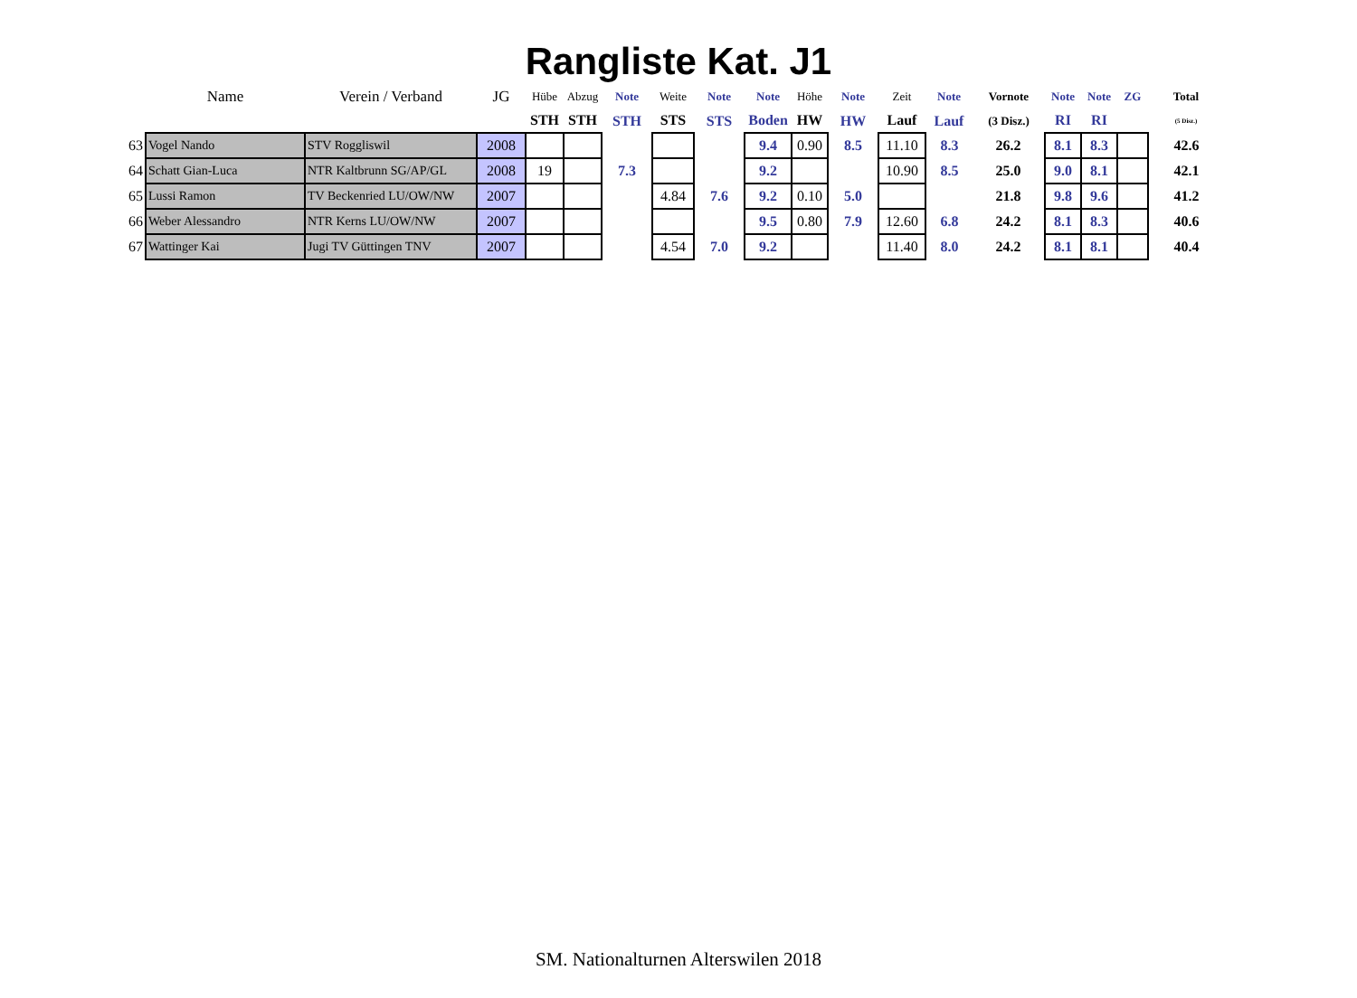Rangliste Kat. J1
| | Name | Verein / Verband | JG | Hübe | Abzug | Note | Weite | Note | Note | Höhe | Note | Zeit | Note | Vornote | Note | Note | ZG | Total |
| --- | --- | --- | --- | --- | --- | --- | --- | --- | --- | --- | --- | --- | --- | --- | --- | --- | --- | --- |
| | | | | STH | STH | STH | STS | STS | Boden | HW | HW | Lauf | Lauf | (3 Disz.) | RI | RI | | (5 Disz.) |
| 63 | Vogel Nando | STV Roggliswil | 2008 | | | | | | 9.4 | 0.90 | 8.5 | 11.10 | 8.3 | 26.2 | 8.1 | 8.3 | | 42.6 |
| 64 | Schatt Gian-Luca | NTR Kaltbrunn SG/AP/GL | 2008 | 19 | | 7.3 | | | 9.2 | | | 10.90 | 8.5 | 25.0 | 9.0 | 8.1 | | 42.1 |
| 65 | Lussi Ramon | TV Beckenried LU/OW/NW | 2007 | | | | 4.84 | 7.6 | 9.2 | 0.10 | 5.0 | | | 21.8 | 9.8 | 9.6 | | 41.2 |
| 66 | Weber Alessandro | NTR Kerns LU/OW/NW | 2007 | | | | | | 9.5 | 0.80 | 7.9 | 12.60 | 6.8 | 24.2 | 8.1 | 8.3 | | 40.6 |
| 67 | Wattinger Kai | Jugi TV Güttingen TNV | 2007 | | | | 4.54 | 7.0 | 9.2 | | | 11.40 | 8.0 | 24.2 | 8.1 | 8.1 | | 40.4 |
SM. Nationalturnen Alterswilen 2018